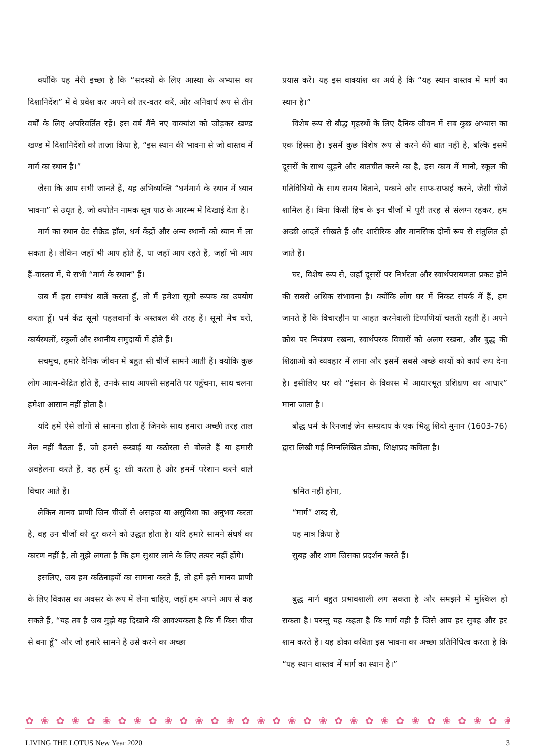क्योंकि यह मेरी इच्छा है कि “सदस्यों के लिए आस्था के अभ्यास का दिशानिर्देश” में वे प्रवेश कर अपने को तर-वतर करें, और अनिवार्य रूप से तीन वर्षों के लिए अपरिवर्तित रहें। इस वर्ष मैंने नए वाक्यांश को जोड़कर खण्ड खण्ड में दिशानिर्देशों को ताज़ा किया है, “इस स्थान की भावना से जो वास्तव में मार्ग का स्थान है।”
जैसा कि आप सभी जानते हैं, यह अभिव्यक्ति “धर्ममार्ग के स्थान में ध्यान भावना” से उधृत है, जो क्योतेन नामक सूत्र पाठ के आरम्भ में दिखाई देता है।
मार्ग का स्थान ग्रेट सैक्रेड हॉल, धर्म केंद्रों और अन्य स्थानों को ध्यान में ला सकता है। लेकिन जहाँ भी आप होते हैं, या जहाँ आप रहते हैं, जहाँ भी आप हैं-वास्तव में, ये सभी “मार्ग के स्थान” हैं।
जब मैं इस सम्बंध बातें करता हूँ, तो मैं हमेशा सूमो रूपक का उपयोग करता हूँ। धर्म केंद्र सूमो पहलवानों के अस्तबल की तरह हैं। सूमो मैच घरों, कार्यस्थलों, स्कूलों और स्थानीय समुदायों में होते हैं।
सचमुच, हमारे दैनिक जीवन में बहुत सी चीजें सामने आती हैं। क्योंकि कुछ लोग आत्म-केंद्रित होते हैं, उनके साथ आपसी सहमति पर पहुँचना, साथ चलना हमेशा आसान नहीं होता है।
यदि हमें ऐसे लोगों से सामना होता हैं जिनके साथ हमारा अच्छी तरह ताल मेल नहीं बैठता हैं, जो हमसे रूखाई या कठोरता से बोलते हैं या हमारी अवहेलना करते हैं, वह हमें दु: खी करता है और हममें परेशान करने वाले विचार आते हैं।
लेकिन मानव प्राणी जिन चीजों से असहज या असुविधा का अनुभव करता है, वह उन चीजों को दूर करने को उद्धत होता है। यदि हमारे सामने संघर्ष का कारण नहीं है, तो मुझे लगता है कि हम सुधार लाने के लिए तत्पर नहीं होंगे।
इसलिए, जब हम कठिनाइयों का सामना करते हैं, तो हमें इसे मानव प्राणी के लिए विकास का अवसर के रूप में लेना चाहिए, जहाँ हम अपने आप से कह सकते हैं, “यह तब है जब मुझे यह दिखाने की आवश्यकता है कि मैं किस चीज से बना हूँ” और जो हमारे सामने है उसे करने का अच्छा
प्रयास करें। यह इस वाक्यांश का अर्थ है कि “यह स्थान वास्तव में मार्ग का स्थान है।”
विशेष रूप से बौद्ध गृहस्थों के लिए दैनिक जीवन में सब कुछ अभ्यास का एक हिस्सा है। इसमें कुछ विशेष रूप से करने की बात नहीं है, बल्कि इसमें दूसरों के साथ जुड़ने और बातचीत करने का है, इस काम में मानो, स्कूल की गतिविधियों के साथ समय बिताने, पकाने और साफ-सफाई करने, जैसी चीजें शामिल हैं। बिना किसी हिच के इन चीजों में पूरी तरह से संलग्न रहकर, हम अच्छी आदतें सीखते हैं और शारीरिक और मानसिक दोनों रूप से संतुलित हो जाते हैं।
घर, विशेष रूप से, जहाँ दूसरों पर निर्भरता और स्वार्थपरायणता प्रकट होने की सबसे अधिक संभावना है। क्योंकि लोग घर में निकट संपर्क में हैं, हम जानते हैं कि विचारहीन या आहत करनेवाली टिप्पणियाँ चलती रहती हैं। अपने क्रोध पर नियंत्रण रखना, स्वार्थपरक विचारों को अलग रखना, और बुद्ध की शिक्षाओं को व्यवहार में लाना और इसमें सबसे अच्छे कार्यो को कार्य रूप देना है। इसीलिए घर को “इंसान के विकास में आधारभूत प्रशिक्षण का आधार” माना जाता है।
बौद्ध धर्म के रिनजाई ज़ेन सम्प्रदाय के एक भिक्षु शिदो मुनान (1603-76) द्वारा लिखी गई निम्नलिखित डोका, शिक्षाप्रद कविता है।
भ्रमित नहीं होना,
“मार्ग” शब्द से,
यह मात्र क्रिया है
सुबह और शाम जिसका प्रदर्शन करते हैं।
बुद्ध मार्ग बहुत प्रभावशाली लग सकता है और समझने में मुश्किल हो सकता है। परन्तु यह कहता है कि मार्ग वही है जिसे आप हर सुबह और हर शाम करते हैं। यह डोका कविता इस भावना का अच्छा प्रतिनिधित्व करता है कि “यह स्थान वास्तव में मार्ग का स्थान है।”
✿❀✿❀✿❀✿❀✿❀✿❀✿❀✿❀✿❀✿❀✿❀✿❀✿❀✿❀✿❀✿❀✿❀✿❀✿❀✿❀
LIVING THE LOTUS New Year 2020 3